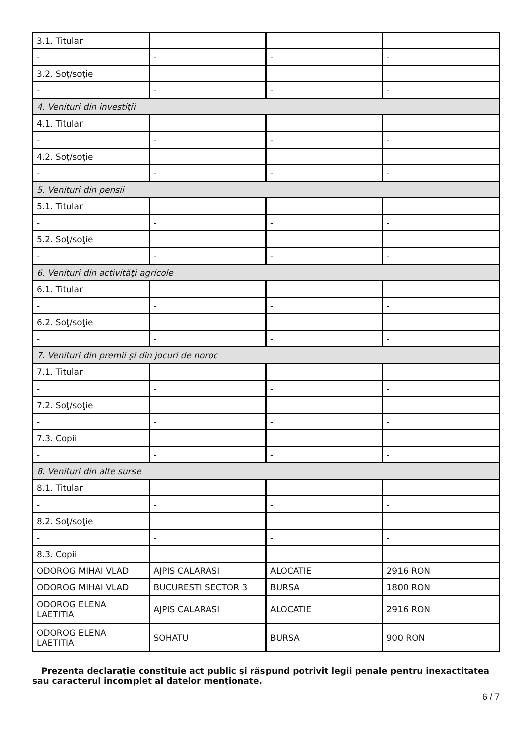| 3.1. Titular | | | |
| - | - | - | - |
| 3.2. Soţ/soţie | | | |
| - | - | - | - |
| 4. Venituri din investiţii | | | |
| 4.1. Titular | | | |
| - | - | - | - |
| 4.2. Soţ/soţie | | | |
| - | - | - | - |
| 5. Venituri din pensii | | | |
| 5.1. Titular | | | |
| - | - | - | - |
| 5.2. Soţ/soţie | | | |
| - | - | - | - |
| 6. Venituri din activităţi agricole | | | |
| 6.1. Titular | | | |
| - | - | - | - |
| 6.2. Soţ/soţie | | | |
| - | - | - | - |
| 7. Venituri din premii şi din jocuri de noroc | | | |
| 7.1. Titular | | | |
| - | - | - | - |
| 7.2. Soţ/soţie | | | |
| - | - | - | - |
| 7.3. Copii | | | |
| - | - | - | - |
| 8. Venituri din alte surse | | | |
| 8.1. Titular | | | |
| - | - | - | - |
| 8.2. Soţ/soţie | | | |
| - | - | - | - |
| 8.3. Copii | | | |
| ODOROG MIHAI VLAD | AJPIS CALARASI | ALOCATIE | 2916 RON |
| ODOROG MIHAI VLAD | BUCURESTI SECTOR 3 | BURSA | 1800 RON |
| ODOROG ELENA LAETITIA | AJPIS CALARASI | ALOCATIE | 2916 RON |
| ODOROG ELENA LAETITIA | SOHATU | BURSA | 900 RON |
Prezenta declaraţie constituie act public şi răspund potrivit legii penale pentru inexactitatea sau caracterul incomplet al datelor menţionate.
6 / 7